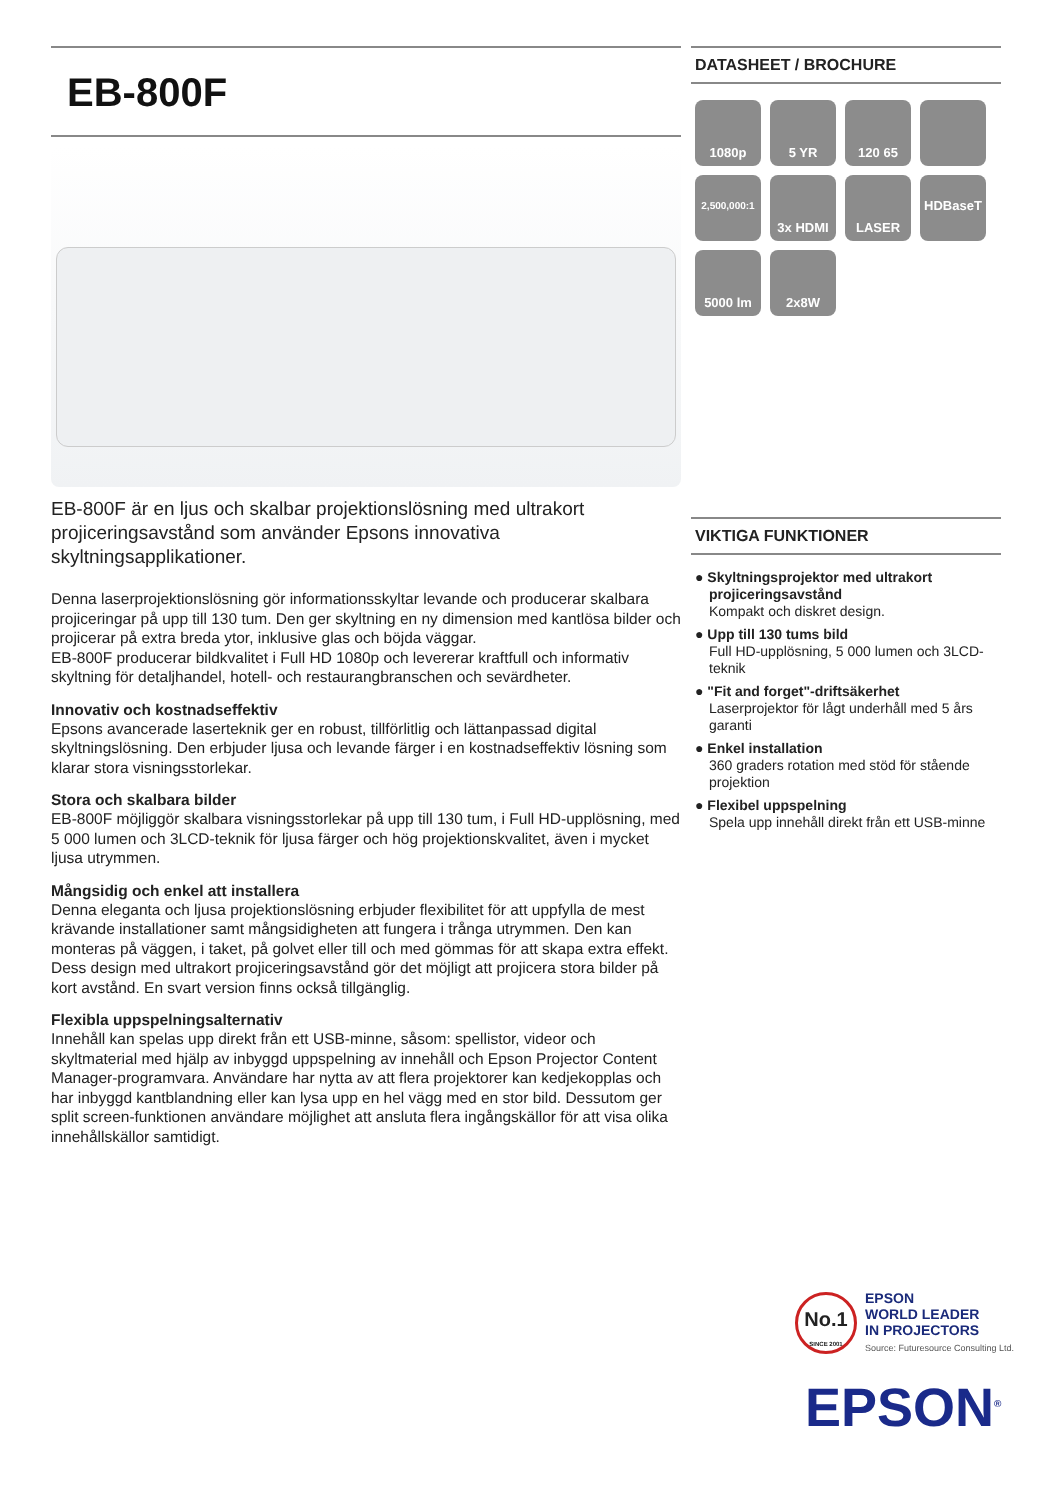EB-800F
EB-800F är en ljus och skalbar projektionslösning med ultrakort projiceringsavstånd som använder Epsons innovativa skyltningsapplikationer.
Denna laserprojektionslösning gör informationsskyltar levande och producerar skalbara projiceringar på upp till 130 tum. Den ger skyltning en ny dimension med kantlösa bilder och projicerar på extra breda ytor, inklusive glas och böjda väggar.
EB-800F producerar bildkvalitet i Full HD 1080p och levererar kraftfull och informativ skyltning för detaljhandel, hotell- och restaurangbranschen och sevärdheter.
Innovativ och kostnadseffektiv
Epsons avancerade laserteknik ger en robust, tillförlitlig och lättanpassad digital skyltningslösning. Den erbjuder ljusa och levande färger i en kostnadseffektiv lösning som klarar stora visningsstorlekar.
Stora och skalbara bilder
EB-800F möjliggör skalbara visningsstorlekar på upp till 130 tum, i Full HD-upplösning, med 5 000 lumen och 3LCD-teknik för ljusa färger och hög projektionskvalitet, även i mycket ljusa utrymmen.
Mångsidig och enkel att installera
Denna eleganta och ljusa projektionslösning erbjuder flexibilitet för att uppfylla de mest krävande installationer samt mångsidigheten att fungera i trånga utrymmen. Den kan monteras på väggen, i taket, på golvet eller till och med gömmas för att skapa extra effekt. Dess design med ultrakort projiceringsavstånd gör det möjligt att projicera stora bilder på kort avstånd. En svart version finns också tillgänglig.
Flexibla uppspelningsalternativ
Innehåll kan spelas upp direkt från ett USB-minne, såsom: spellistor, videor och skyltmaterial med hjälp av inbyggd uppspelning av innehåll och Epson Projector Content Manager-programvara. Användare har nytta av att flera projektorer kan kedjekopplas och har inbyggd kantblandning eller kan lysa upp en hel vägg med en stor bild. Dessutom ger split screen-funktionen användare möjlighet att ansluta flera ingångskällor för att visa olika innehållskällor samtidigt.
DATASHEET / BROCHURE
1080p
5 YR
120 65
2,500,000:1
3x HDMI
LASER
HDBaseT
5000 lm
2x8W
VIKTIGA FUNKTIONER
● Skyltningsprojektor med ultrakort projiceringsavstånd
Kompakt och diskret design.
● Upp till 130 tums bild
Full HD-upplösning, 5 000 lumen och 3LCD-teknik
● "Fit and forget"-driftsäkerhet
Laserprojektor för lågt underhåll med 5 års garanti
● Enkel installation
360 graders rotation med stöd för stående projektion
● Flexibel uppspelning
Spela upp innehåll direkt från ett USB-minne
No.1
SINCE 2001
EPSON
WORLD LEADER
IN PROJECTORS
Source: Futuresource Consulting Ltd.
EPSON<sup>®</sup>